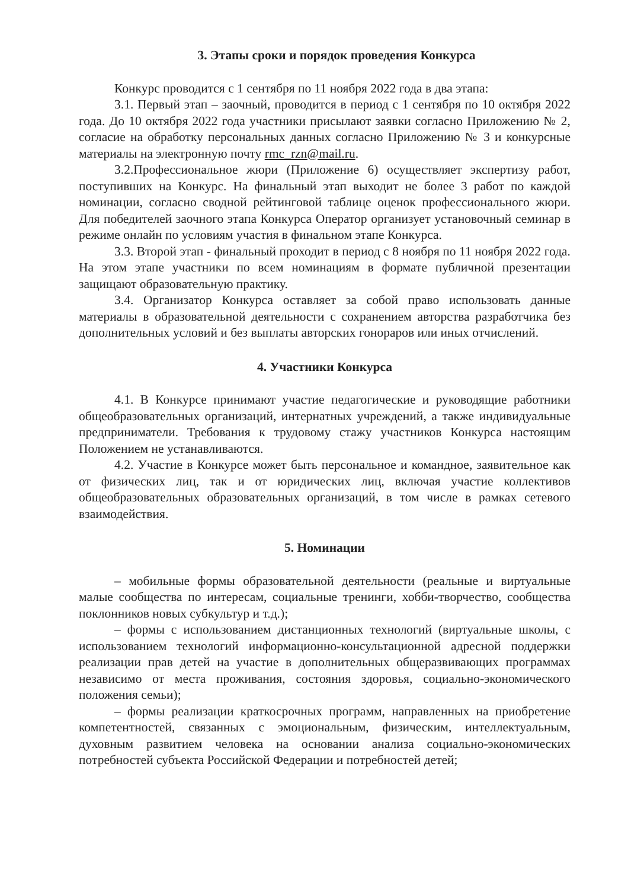3. Этапы сроки и порядок проведения Конкурса
Конкурс проводится с 1 сентября по 11 ноября 2022 года в два этапа:
3.1. Первый этап – заочный, проводится в период с 1 сентября по 10 октября 2022 года. До 10 октября 2022 года участники присылают заявки согласно Приложению № 2, согласие на обработку персональных данных согласно Приложению № 3 и конкурсные материалы на электронную почту rmc_rzn@mail.ru.
3.2.Профессиональное жюри (Приложение 6) осуществляет экспертизу работ, поступивших на Конкурс. На финальный этап выходит не более 3 работ по каждой номинации, согласно сводной рейтинговой таблице оценок профессионального жюри. Для победителей заочного этапа Конкурса Оператор организует установочный семинар в режиме онлайн по условиям участия в финальном этапе Конкурса.
3.3. Второй этап - финальный проходит в период с 8 ноября по 11 ноября 2022 года. На этом этапе участники по всем номинациям в формате публичной презентации защищают образовательную практику.
3.4. Организатор Конкурса оставляет за собой право использовать данные материалы в образовательной деятельности с сохранением авторства разработчика без дополнительных условий и без выплаты авторских гонораров или иных отчислений.
4. Участники Конкурса
4.1. В Конкурсе принимают участие педагогические и руководящие работники общеобразовательных организаций, интернатных учреждений, а также индивидуальные предприниматели. Требования к трудовому стажу участников Конкурса настоящим Положением не устанавливаются.
4.2. Участие в Конкурсе может быть персональное и командное, заявительное как от физических лиц, так и от юридических лиц, включая участие коллективов общеобразовательных образовательных организаций, в том числе в рамках сетевого взаимодействия.
5. Номинации
– мобильные формы образовательной деятельности (реальные и виртуальные малые сообщества по интересам, социальные тренинги, хобби-творчество, сообщества поклонников новых субкультур и т.д.);
– формы с использованием дистанционных технологий (виртуальные школы, с использованием технологий информационно-консультационной адресной поддержки реализации прав детей на участие в дополнительных общеразвивающих программах независимо от места проживания, состояния здоровья, социально-экономического положения семьи);
– формы реализации краткосрочных программ, направленных на приобретение компетентностей, связанных с эмоциональным, физическим, интеллектуальным, духовным развитием человека на основании анализа социально-экономических потребностей субъекта Российской Федерации и потребностей детей;